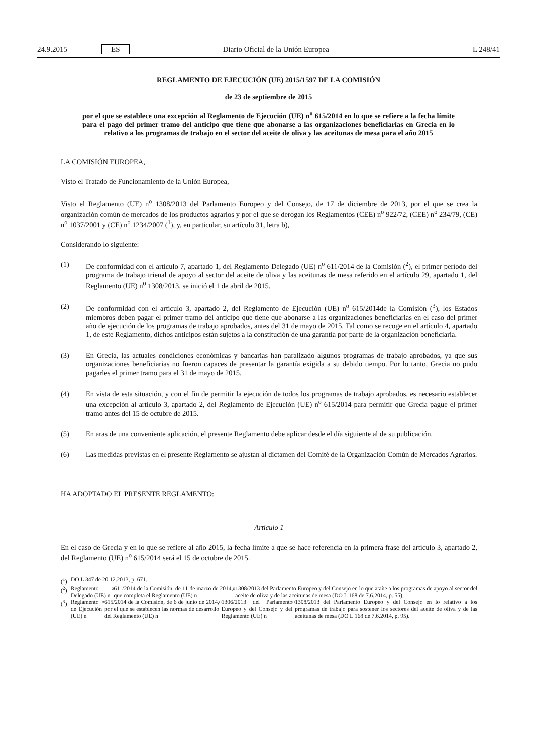24.9.2015 ES Diario Oficial de la Unión Europea L 248/41
REGLAMENTO DE EJECUCIÓN (UE) 2015/1597 DE LA COMISIÓN
de 23 de septiembre de 2015
por el que se establece una excepción al Reglamento de Ejecución (UE) n<sup>o</sup> 615/2014 en lo que se refiere a la fecha límite para el pago del primer tramo del anticipo que tiene que abonarse a las organizaciones beneficiarias en Grecia en lo relativo a los programas de trabajo en el sector del aceite de oliva y las aceitunas de mesa para el año 2015
LA COMISIÓN EUROPEA,
Visto el Tratado de Funcionamiento de la Unión Europea,
Visto el Reglamento (UE) n<sup>o</sup> 1308/2013 del Parlamento Europeo y del Consejo, de 17 de diciembre de 2013, por el que se crea la organización común de mercados de los productos agrarios y por el que se derogan los Reglamentos (CEE) n<sup>o</sup> 922/72, (CEE) n<sup>o</sup> 234/79, (CE) n<sup>o</sup> 1037/2001 y (CE) n<sup>o</sup> 1234/2007 (<sup>1</sup>), y, en particular, su artículo 31, letra b),
Considerando lo siguiente:
(1) De conformidad con el artículo 7, apartado 1, del Reglamento Delegado (UE) n<sup>o</sup> 611/2014 de la Comisión (<sup>2</sup>), el primer período del programa de trabajo trienal de apoyo al sector del aceite de oliva y las aceitunas de mesa referido en el artículo 29, apartado 1, del Reglamento (UE) n<sup>o</sup> 1308/2013, se inició el 1 de abril de 2015.
(2) De conformidad con el artículo 3, apartado 2, del Reglamento de Ejecución (UE) n<sup>o</sup> 615/2014de la Comisión (<sup>3</sup>), los Estados miembros deben pagar el primer tramo del anticipo que tiene que abonarse a las organizaciones beneficiarias en el caso del primer año de ejecución de los programas de trabajo aprobados, antes del 31 de mayo de 2015. Tal como se recoge en el artículo 4, apartado 1, de este Reglamento, dichos anticipos están sujetos a la constitución de una garantía por parte de la organización beneficiaria.
(3) En Grecia, las actuales condiciones económicas y bancarias han paralizado algunos programas de trabajo aprobados, ya que sus organizaciones beneficiarias no fueron capaces de presentar la garantía exigida a su debido tiempo. Por lo tanto, Grecia no pudo pagarles el primer tramo para el 31 de mayo de 2015.
(4) En vista de esta situación, y con el fin de permitir la ejecución de todos los programas de trabajo aprobados, es necesario establecer una excepción al artículo 3, apartado 2, del Reglamento de Ejecución (UE) n<sup>o</sup> 615/2014 para permitir que Grecia pague el primer tramo antes del 15 de octubre de 2015.
(5) En aras de una conveniente aplicación, el presente Reglamento debe aplicar desde el día siguiente al de su publicación.
(6) Las medidas previstas en el presente Reglamento se ajustan al dictamen del Comité de la Organización Común de Mercados Agrarios.
HA ADOPTADO EL PRESENTE REGLAMENTO:
Artículo 1
En el caso de Grecia y en lo que se refiere al año 2015, la fecha límite a que se hace referencia en la primera frase del artículo 3, apartado 2, del Reglamento (UE) n<sup>o</sup> 615/2014 será el 15 de octubre de 2015.
(<sup>1</sup>)
DO L 347 de 20.12.2013, p. 671.
(<sup>2</sup>)
Reglamento Delegado (UE) n<sup>o</sup> 611/2014 de la Comisión, de 11 de marzo de 2014, que completa el Reglamento (UE) n<sup>o</sup> 1308/2013 del Parlamento Europeo y del Consejo en lo que atañe a los programas de apoyo al sector del aceite de oliva y de las aceitunas de mesa (DO L 168 de 7.6.2014, p. 55).
(<sup>3</sup>)
Reglamento de Ejecución (UE) n<sup>o</sup> 615/2014 de la Comisión, de 6 de junio de 2014, por el que se establecen las normas de desarrollo del Reglamento (UE) n<sup>o</sup> 1306/2013 del Parlamento Europeo y del Consejo y del Reglamento (UE) n<sup>o</sup> 1308/2013 del Parlamento Europeo y del Consejo en lo relativo a los programas de trabajo para sostener los sectores del aceite de oliva y de las aceitunas de mesa (DO L 168 de 7.6.2014, p. 95).